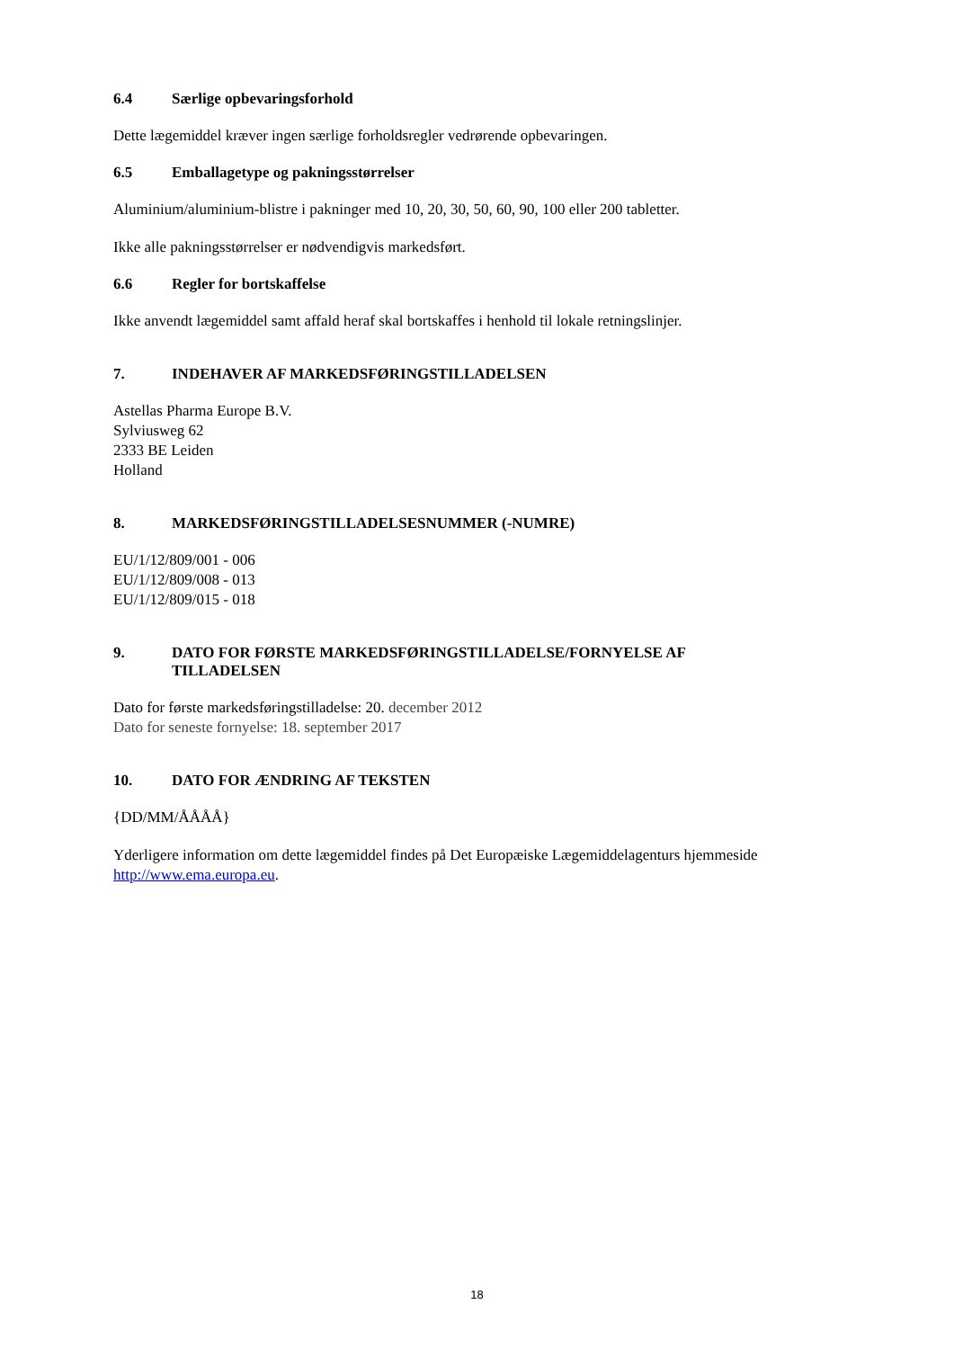6.4 Særlige opbevaringsforhold
Dette lægemiddel kræver ingen særlige forholdsregler vedrørende opbevaringen.
6.5 Emballagetype og pakningsstørrelser
Aluminium/aluminium-blistre i pakninger med 10, 20, 30, 50, 60, 90, 100 eller 200 tabletter.
Ikke alle pakningsstørrelser er nødvendigvis markedsført.
6.6 Regler for bortskaffelse
Ikke anvendt lægemiddel samt affald heraf skal bortskaffes i henhold til lokale retningslinjer.
7. INDEHAVER AF MARKEDSFØRINGSTILLADELSEN
Astellas Pharma Europe B.V.
Sylviusweg 62
2333 BE Leiden
Holland
8. MARKEDSFØRINGSTILLADELSESNUMMER (-NUMRE)
EU/1/12/809/001 - 006
EU/1/12/809/008 - 013
EU/1/12/809/015 - 018
9. DATO FOR FØRSTE MARKEDSFØRINGSTILLADELSE/FORNYELSE AF TILLADELSEN
Dato for første markedsføringstilladelse: 20. december 2012
Dato for seneste fornyelse: 18. september 2017
10. DATO FOR ÆNDRING AF TEKSTEN
{DD/MM/ÅÅÅÅ}
Yderligere information om dette lægemiddel findes på Det Europæiske Lægemiddelagenturs hjemmeside http://www.ema.europa.eu.
18